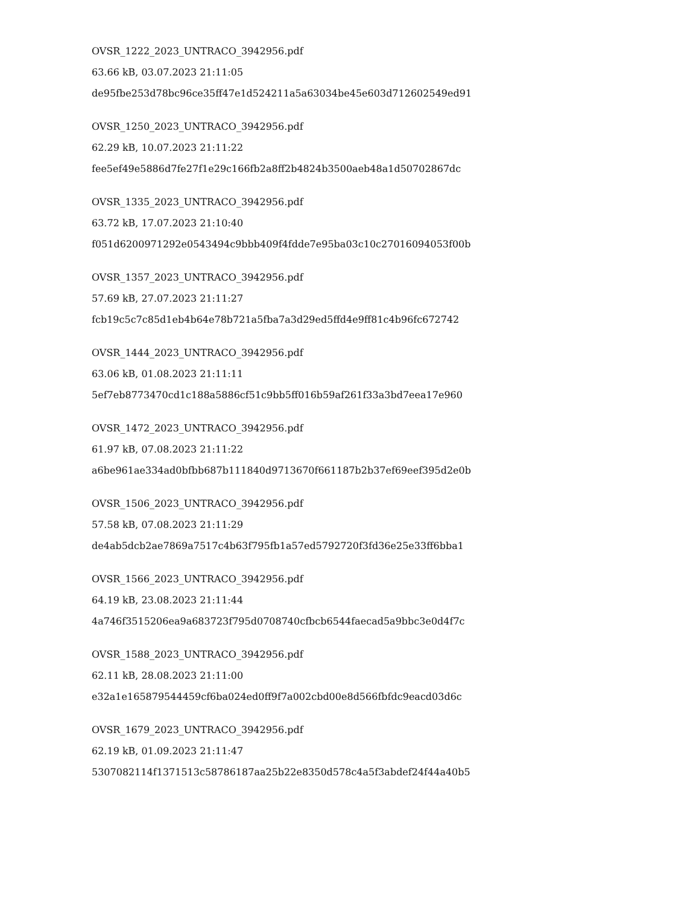OVSR_1222_2023_UNTRACO_3942956.pdf
63.66 kB, 03.07.2023 21:11:05
de95fbe253d78bc96ce35ff47e1d524211a5a63034be45e603d712602549ed91
OVSR_1250_2023_UNTRACO_3942956.pdf
62.29 kB, 10.07.2023 21:11:22
fee5ef49e5886d7fe27f1e29c166fb2a8ff2b4824b3500aeb48a1d50702867dc
OVSR_1335_2023_UNTRACO_3942956.pdf
63.72 kB, 17.07.2023 21:10:40
f051d6200971292e0543494c9bbb409f4fdde7e95ba03c10c27016094053f00b
OVSR_1357_2023_UNTRACO_3942956.pdf
57.69 kB, 27.07.2023 21:11:27
fcb19c5c7c85d1eb4b64e78b721a5fba7a3d29ed5ffd4e9ff81c4b96fc672742
OVSR_1444_2023_UNTRACO_3942956.pdf
63.06 kB, 01.08.2023 21:11:11
5ef7eb8773470cd1c188a5886cf51c9bb5ff016b59af261f33a3bd7eea17e960
OVSR_1472_2023_UNTRACO_3942956.pdf
61.97 kB, 07.08.2023 21:11:22
a6be961ae334ad0bfbb687b111840d9713670f661187b2b37ef69eef395d2e0b
OVSR_1506_2023_UNTRACO_3942956.pdf
57.58 kB, 07.08.2023 21:11:29
de4ab5dcb2ae7869a7517c4b63f795fb1a57ed5792720f3fd36e25e33ff6bba1
OVSR_1566_2023_UNTRACO_3942956.pdf
64.19 kB, 23.08.2023 21:11:44
4a746f3515206ea9a683723f795d0708740cfbcb6544faecad5a9bbc3e0d4f7c
OVSR_1588_2023_UNTRACO_3942956.pdf
62.11 kB, 28.08.2023 21:11:00
e32a1e165879544459cf6ba024ed0ff9f7a002cbd00e8d566fbfdc9eacd03d6c
OVSR_1679_2023_UNTRACO_3942956.pdf
62.19 kB, 01.09.2023 21:11:47
5307082114f1371513c58786187aa25b22e8350d578c4a5f3abdef24f44a40b5